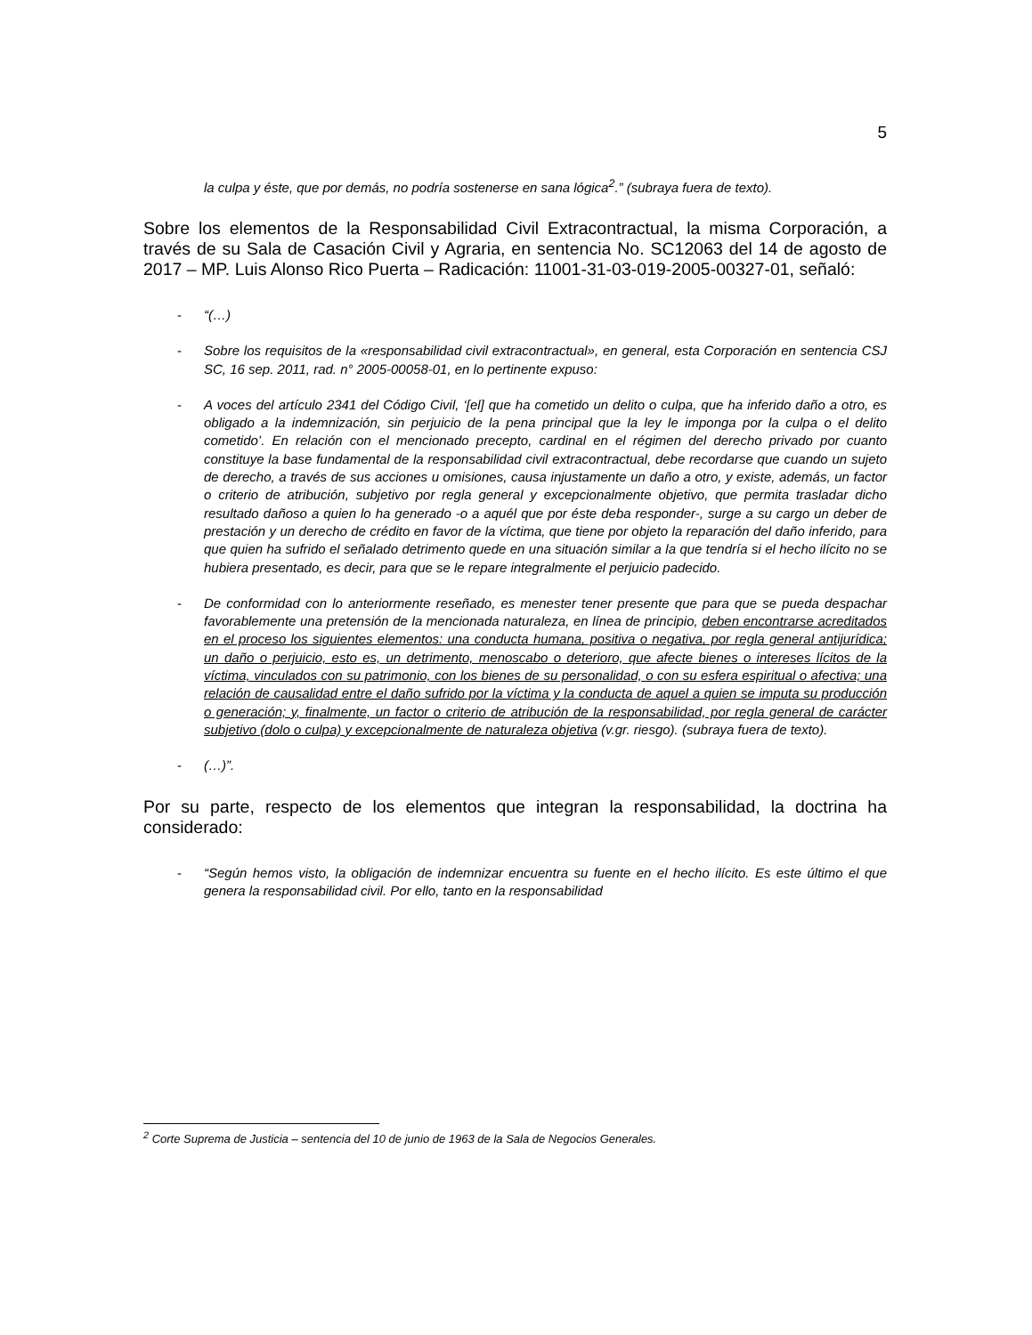5
la culpa y éste, que por demás, no podría sostenerse en sana lógica<sup>2</sup>.” (subraya fuera de texto).
Sobre los elementos de la Responsabilidad Civil Extracontractual, la misma Corporación, a través de su Sala de Casación Civil y Agraria, en sentencia No. SC12063 del 14 de agosto de 2017 – MP. Luis Alonso Rico Puerta – Radicación: 11001-31-03-019-2005-00327-01, señaló:
- “(…)
- Sobre los requisitos de la «responsabilidad civil extracontractual», en general, esta Corporación en sentencia CSJ SC, 16 sep. 2011, rad. n° 2005-00058-01, en lo pertinente expuso:
- A voces del artículo 2341 del Código Civil, ‘[el] que ha cometido un delito o culpa, que ha inferido daño a otro, es obligado a la indemnización, sin perjuicio de la pena principal que la ley le imponga por la culpa o el delito cometido’. En relación con el mencionado precepto, cardinal en el régimen del derecho privado por cuanto constituye la base fundamental de la responsabilidad civil extracontractual, debe recordarse que cuando un sujeto de derecho, a través de sus acciones u omisiones, causa injustamente un daño a otro, y existe, además, un factor o criterio de atribución, subjetivo por regla general y excepcionalmente objetivo, que permita trasladar dicho resultado dañoso a quien lo ha generado -o a aquél que por éste deba responder-, surge a su cargo un deber de prestación y un derecho de crédito en favor de la víctima, que tiene por objeto la reparación del daño inferido, para que quien ha sufrido el señalado detrimento quede en una situación similar a la que tendría si el hecho ilícito no se hubiera presentado, es decir, para que se le repare integralmente el perjuicio padecido.
- De conformidad con lo anteriormente reseñado, es menester tener presente que para que se pueda despachar favorablemente una pretensión de la mencionada naturaleza, en línea de principio, deben encontrarse acreditados en el proceso los siguientes elementos: una conducta humana, positiva o negativa, por regla general antijurídica; un daño o perjuicio, esto es, un detrimento, menoscabo o deterioro, que afecte bienes o intereses lícitos de la víctima, vinculados con su patrimonio, con los bienes de su personalidad, o con su esfera espiritual o afectiva; una relación de causalidad entre el daño sufrido por la víctima y la conducta de aquel a quien se imputa su producción o generación; y, finalmente, un factor o criterio de atribución de la responsabilidad, por regla general de carácter subjetivo (dolo o culpa) y excepcionalmente de naturaleza objetiva (v.gr. riesgo). (subraya fuera de texto).
- (…)”.
Por su parte, respecto de los elementos que integran la responsabilidad, la doctrina ha considerado:
- “Según hemos visto, la obligación de indemnizar encuentra su fuente en el hecho ilícito. Es este último el que genera la responsabilidad civil. Por ello, tanto en la responsabilidad
<sup>2</sup> Corte Suprema de Justicia – sentencia del 10 de junio de 1963 de la Sala de Negocios Generales.